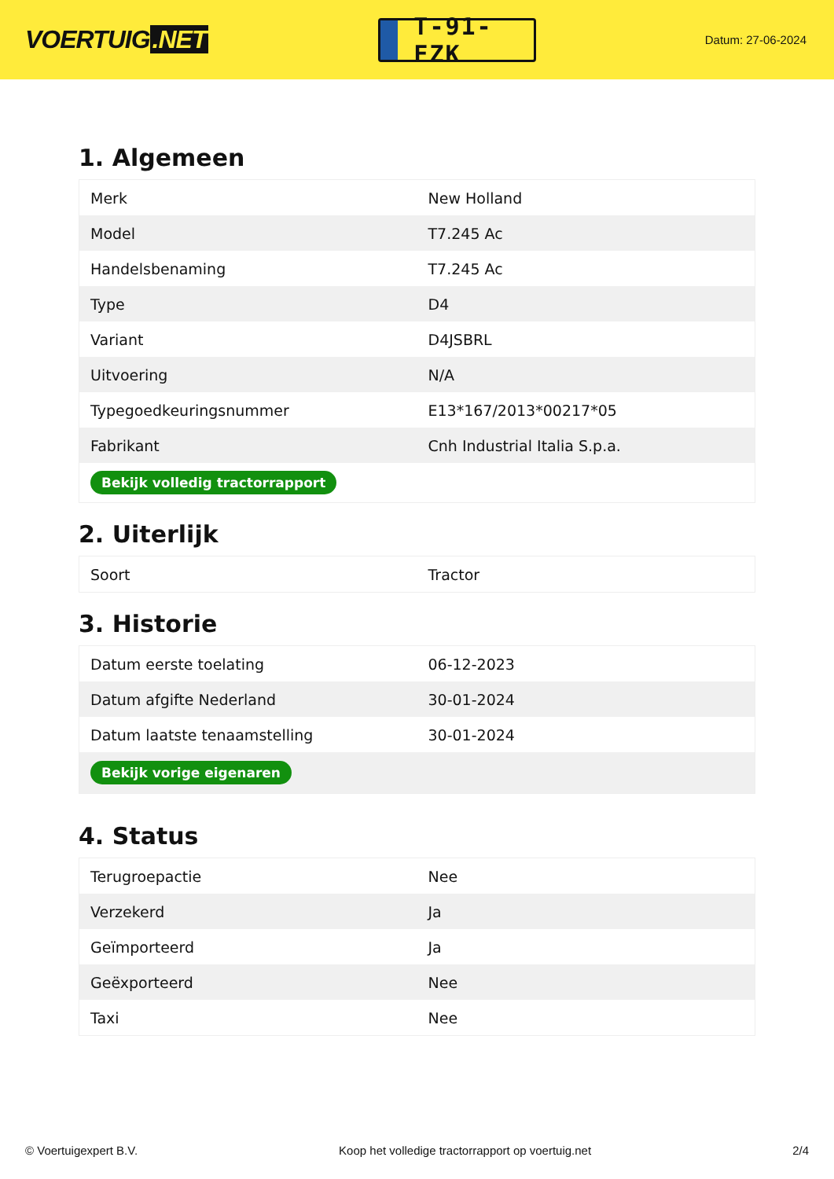VOERTUIG.NET
T-91-FZK
Datum: 27-06-2024
1. Algemeen
| Merk | New Holland |
| Model | T7.245 Ac |
| Handelsbenaming | T7.245 Ac |
| Type | D4 |
| Variant | D4JSBRL |
| Uitvoering | N/A |
| Typegoedkeuringsnummer | E13*167/2013*00217*05 |
| Fabrikant | Cnh Industrial Italia S.p.a. |
| Bekijk volledig tractorrapport | |
2. Uiterlijk
| Soort | Tractor |
3. Historie
| Datum eerste toelating | 06-12-2023 |
| Datum afgifte Nederland | 30-01-2024 |
| Datum laatste tenaamstelling | 30-01-2024 |
| Bekijk vorige eigenaren | |
4. Status
| Terugroepactie | Nee |
| Verzekerd | Ja |
| Geïmporteerd | Ja |
| Geëxporteerd | Nee |
| Taxi | Nee |
© Voertuigexpert B.V. Koop het volledige tractorrapport op voertuig.net 2/4